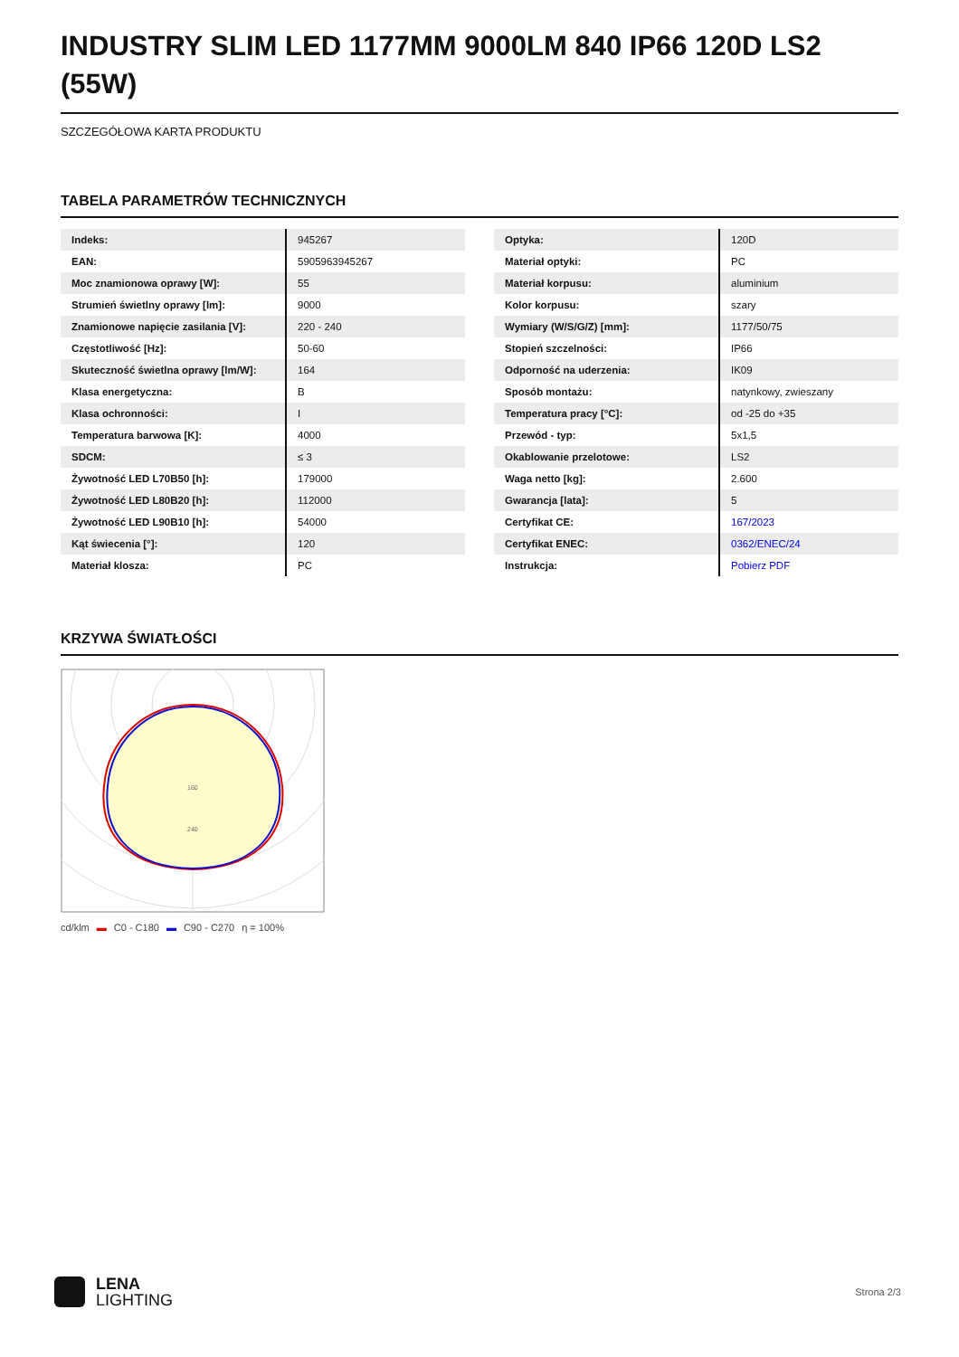INDUSTRY SLIM LED 1177MM 9000LM 840 IP66 120D LS2 (55W)
SZCZEGÓŁOWA KARTA PRODUKTU
TABELA PARAMETRÓW TECHNICZNYCH
| Indeks: | 945267 |
| EAN: | 5905963945267 |
| Moc znamionowa oprawy [W]: | 55 |
| Strumień świetlny oprawy [lm]: | 9000 |
| Znamionowe napięcie zasilania [V]: | 220 - 240 |
| Częstotliwość [Hz]: | 50-60 |
| Skuteczność świetlna oprawy [lm/W]: | 164 |
| Klasa energetyczna: | B |
| Klasa ochronności: | I |
| Temperatura barwowa [K]: | 4000 |
| SDCM: | ≤ 3 |
| Żywotność LED L70B50 [h]: | 179000 |
| Żywotność LED L80B20 [h]: | 112000 |
| Żywotność LED L90B10 [h]: | 54000 |
| Kąt świecenia [°]: | 120 |
| Materiał klosza: | PC |
| Optyka: | 120D |
| Materiał optyki: | PC |
| Materiał korpusu: | aluminium |
| Kolor korpusu: | szary |
| Wymiary (W/S/G/Z) [mm]: | 1177/50/75 |
| Stopień szczelności: | IP66 |
| Odporność na uderzenia: | IK09 |
| Sposób montażu: | natynkowy, zwieszany |
| Temperatura pracy [°C]: | od -25 do +35 |
| Przewód - typ: | 5x1,5 |
| Okablowanie przelotowe: | LS2 |
| Waga netto [kg]: | 2.600 |
| Gwarancja [lata]: | 5 |
| Certyfikat CE: | 167/2023 |
| Certyfikat ENEC: | 0362/ENEC/24 |
| Instrukcja: | Pobierz PDF |
KRZYWA ŚWIATŁOŚCI
160
240
cd/klm ▬ C0 - C180 ▬ C90 - C270 η = 100%
LENA
LIGHTING
Strona 2/3